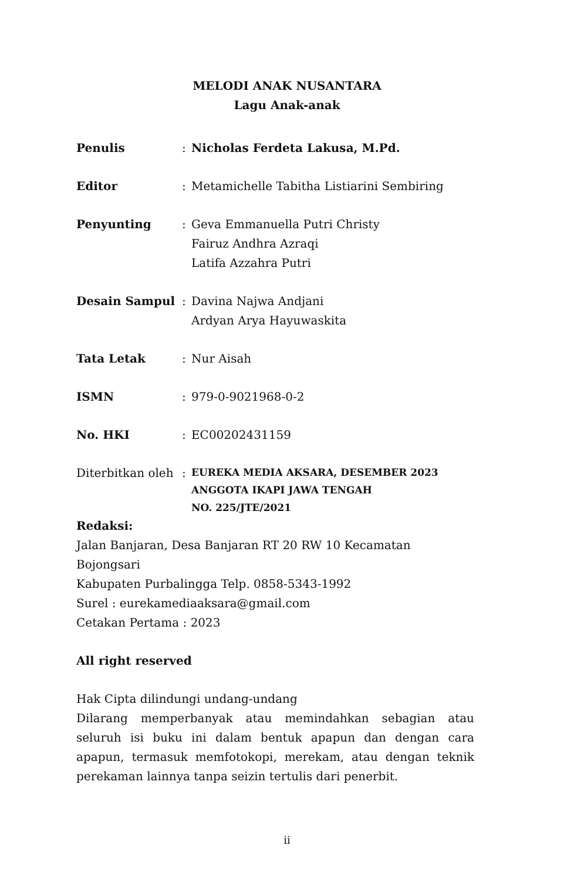MELODI ANAK NUSANTARA
Lagu Anak-anak
Penulis : Nicholas Ferdeta Lakusa, M.Pd.
Editor : Metamichelle Tabitha Listiarini Sembiring
Penyunting : Geva Emmanuella Putri Christy
Fairuz Andhra Azraqi
Latifa Azzahra Putri
Desain Sampul : Davina Najwa Andjani
Ardyan Arya Hayuwaskita
Tata Letak : Nur Aisah
ISMN : 979-0-9021968-0-2
No. HKI : EC00202431159
Diterbitkan oleh
:
EUREKA MEDIA AKSARA, DESEMBER 2023
ANGGOTA IKAPI JAWA TENGAH
NO. 225/JTE/2021
Redaksi:
Jalan Banjaran, Desa Banjaran RT 20 RW 10 Kecamatan Bojongsari
Kabupaten Purbalingga Telp. 0858-5343-1992
Surel : eurekamediaaksara@gmail.com
Cetakan Pertama : 2023
All right reserved
Hak Cipta dilindungi undang-undang
Dilarang memperbanyak atau memindahkan sebagian atau seluruh isi buku ini dalam bentuk apapun dan dengan cara apapun, termasuk memfotokopi, merekam, atau dengan teknik perekaman lainnya tanpa seizin tertulis dari penerbit.
ii